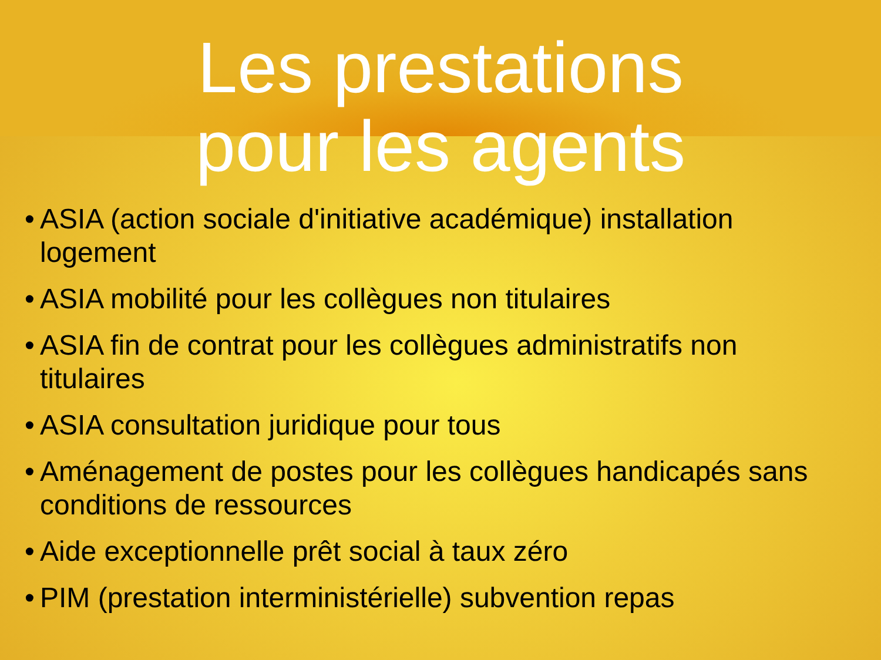Les prestations
pour les agents
• ASIA (action sociale d'initiative académique) installation logement
• ASIA mobilité pour les collègues non titulaires
• ASIA fin de contrat pour les collègues administratifs non titulaires
• ASIA consultation juridique pour tous
• Aménagement de postes pour les collègues handicapés sans conditions de ressources
• Aide exceptionnelle prêt social à taux zéro
• PIM (prestation interministérielle) subvention repas